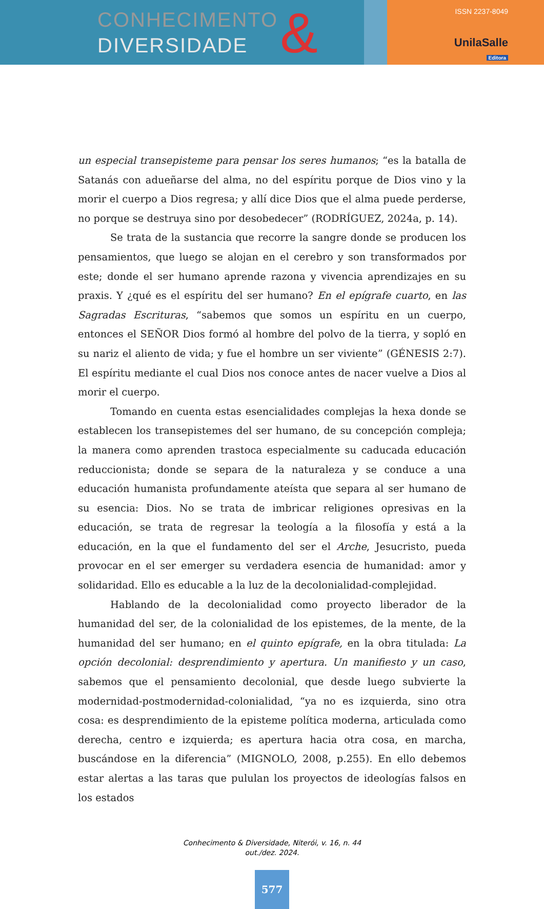CONHECIMENTO
DIVERSIDADE
&
ISSN 2237-8049
UnilaSalle
Editora
un especial transepisteme para pensar los seres humanos; “es la batalla de Satanás con adueñarse del alma, no del espíritu porque de Dios vino y la morir el cuerpo a Dios regresa; y allí dice Dios que el alma puede perderse, no porque se destruya sino por desobedecer” (RODRÍGUEZ, 2024a, p. 14).
Se trata de la sustancia que recorre la sangre donde se producen los pensamientos, que luego se alojan en el cerebro y son transformados por este; donde el ser humano aprende razona y vivencia aprendizajes en su praxis. Y ¿qué es el espíritu del ser humano? En el epígrafe cuarto, en las Sagradas Escrituras, “sabemos que somos un espíritu en un cuerpo, entonces el SEÑOR Dios formó al hombre del polvo de la tierra, y sopló en su nariz el aliento de vida; y fue el hombre un ser viviente” (GÉNESIS 2:7). El espíritu mediante el cual Dios nos conoce antes de nacer vuelve a Dios al morir el cuerpo.
Tomando en cuenta estas esencialidades complejas la hexa donde se establecen los transepistemes del ser humano, de su concepción compleja; la manera como aprenden trastoca especialmente su caducada educación reduccionista; donde se separa de la naturaleza y se conduce a una educación humanista profundamente ateísta que separa al ser humano de su esencia: Dios. No se trata de imbricar religiones opresivas en la educación, se trata de regresar la teología a la filosofía y está a la educación, en la que el fundamento del ser el Arche, Jesucristo, pueda provocar en el ser emerger su verdadera esencia de humanidad: amor y solidaridad. Ello es educable a la luz de la decolonialidad-complejidad.
Hablando de la decolonialidad como proyecto liberador de la humanidad del ser, de la colonialidad de los epistemes, de la mente, de la humanidad del ser humano; en el quinto epígrafe, en la obra titulada: La opción decolonial: desprendimiento y apertura. Un manifiesto y un caso, sabemos que el pensamiento decolonial, que desde luego subvierte la modernidad-postmodernidad-colonialidad, “ya no es izquierda, sino otra cosa: es desprendimiento de la episteme política moderna, articulada como derecha, centro e izquierda; es apertura hacia otra cosa, en marcha, buscándose en la diferencia” (MIGNOLO, 2008, p.255). En ello debemos estar alertas a las taras que pululan los proyectos de ideologías falsos en los estados
Conhecimento & Diversidade, Niterói, v. 16, n. 44
out./dez. 2024.
577